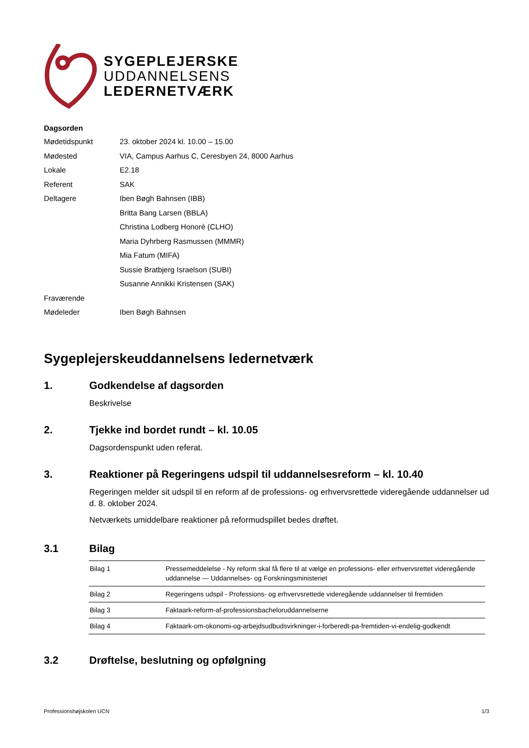SYGEPLEJERSKE
UDDANNELSENS
LEDERNETVÆRK
Dagsorden
| Mødetidspunkt | 23. oktober 2024 kl. 10.00 – 15.00 |
| Mødested | VIA, Campus Aarhus C, Ceresbyen 24, 8000 Aarhus |
| Lokale | E2.18 |
| Referent | SAK |
| Deltagere | Iben Bøgh Bahnsen (IBB) |
| | Britta Bang Larsen (BBLA) |
| | Christina Lodberg Honoré (CLHO) |
| | Maria Dyhrberg Rasmussen (MMMR) |
| | Mia Fatum (MIFA) |
| | Sussie Bratbjerg Israelson (SUBI) |
| | Susanne Annikki Kristensen (SAK) |
| Fraværende | |
| Mødeleder | Iben Bøgh Bahnsen |
Sygeplejerskeuddannelsens ledernetværk
1. Godkendelse af dagsorden
Beskrivelse
2. Tjekke ind bordet rundt – kl. 10.05
Dagsordenspunkt uden referat.
3. Reaktioner på Regeringens udspil til uddannelsesreform – kl. 10.40
Regeringen melder sit udspil til en reform af de professions- og erhvervsrettede videregående uddannelser ud d. 8. oktober 2024.
Netværkets umiddelbare reaktioner på reformudspillet bedes drøftet.
3.1 Bilag
| Bilag 1 | Pressemeddelelse - Ny reform skal få flere til at vælge en professions- eller erhvervsrettet videregående uddannelse — Uddannelses- og Forskningsministeriet |
| Bilag 2 | Regeringens udspil - Professions- og erhvervsrettede videregående uddannelser til fremtiden |
| Bilag 3 | Faktaark-reform-af-professionsbacheloruddannelserne |
| Bilag 4 | Faktaark-om-okonomi-og-arbejdsudbudsvirkninger-i-forberedt-pa-fremtiden-vi-endelig-godkendt |
3.2 Drøftelse, beslutning og opfølgning
Professionshøjskolen UCN 1/3